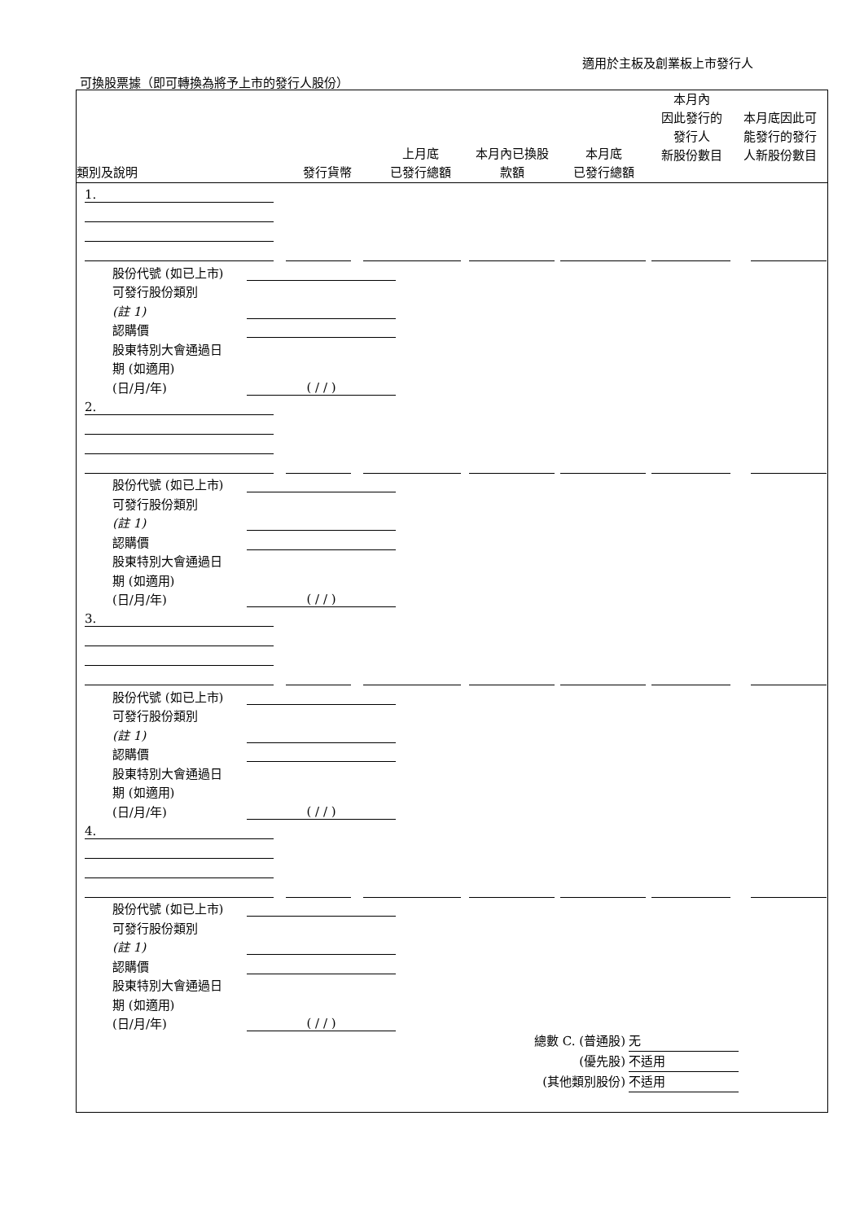適用於主板及創業板上市發行人
可換股票據（即可轉換為將予上市的發行人股份）
| 類別及說明 | 發行貨幣 | 上月底 已發行總額 | 本月內已換股 款額 | 本月底 已發行總額 | 本月內 因此發行的 發行人 新股份數目 | 本月底因此可 能發行的發行 人新股份數目 |
| --- | --- | --- | --- | --- | --- | --- |
1.
股份代號 (如已上市)
可發行股份類別
(註 1)
認購價
股東特別大會通過日
期 (如適用)
(日/月/年) ( / / )
2.
股份代號 (如已上市)
可發行股份類別
(註 1)
認購價
股東特別大會通過日
期 (如適用)
(日/月/年) ( / / )
3.
股份代號 (如已上市)
可發行股份類別
(註 1)
認購價
股東特別大會通過日
期 (如適用)
(日/月/年) ( / / )
4.
股份代號 (如已上市)
可發行股份類別
(註 1)
認購價
股東特別大會通過日
期 (如適用)
(日/月/年) ( / / )
總數 C. (普通股) 无
(優先股) 不适用
(其他類別股份) 不适用